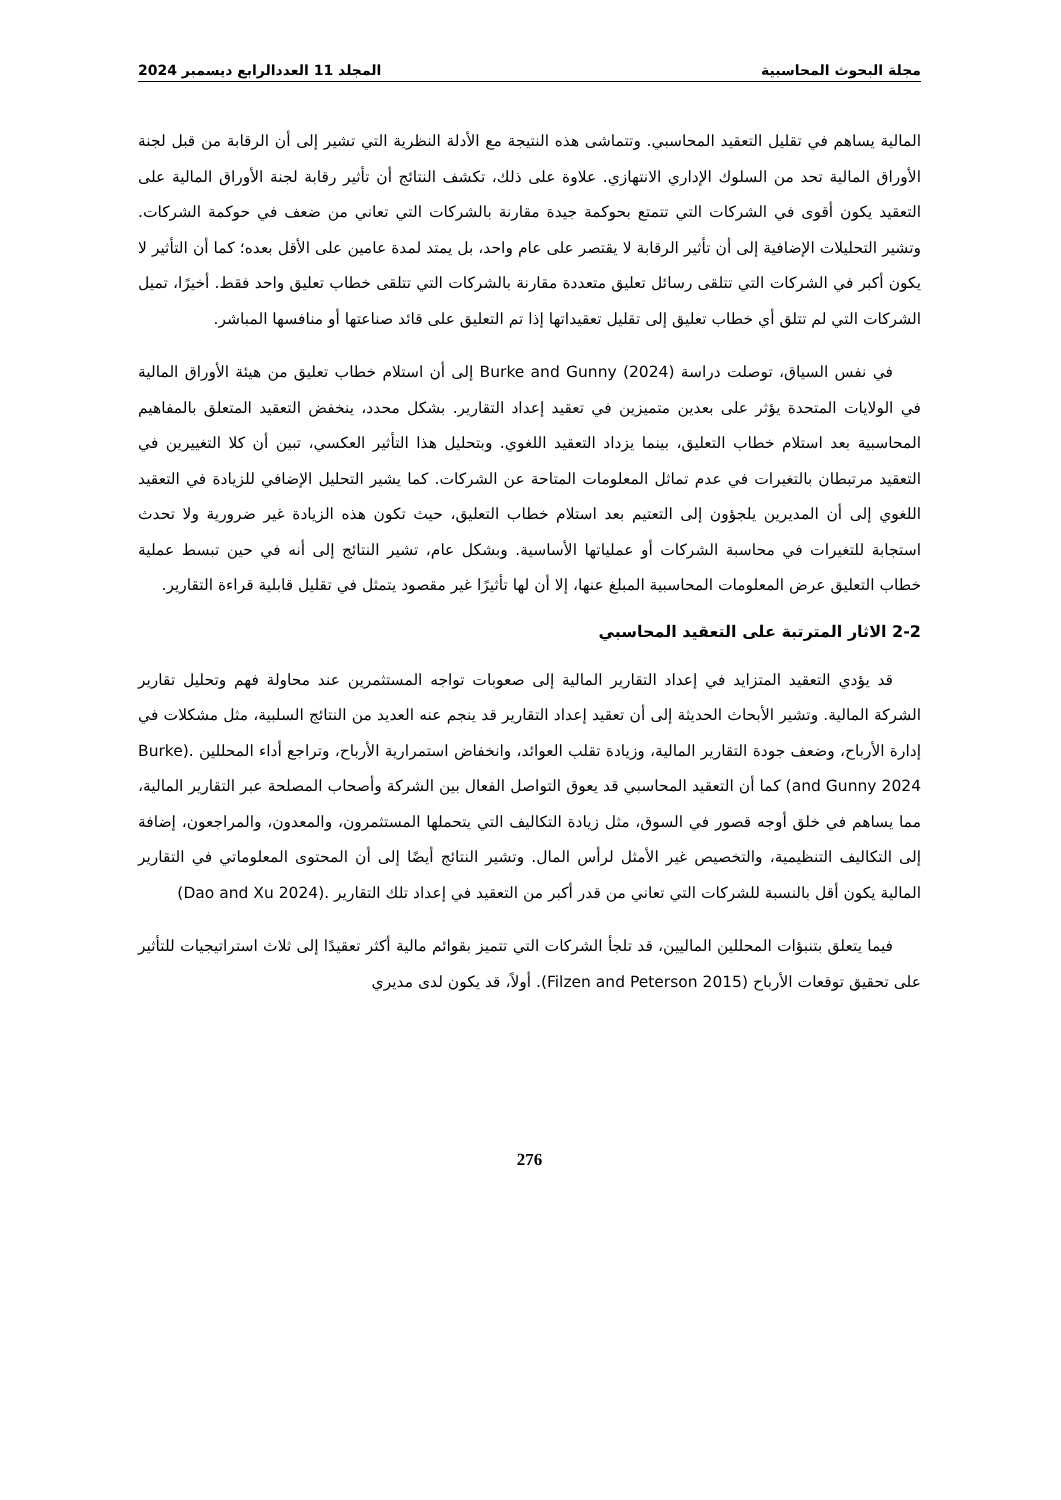مجلة البحوث المحاسبية المجلد 11 العددالرابع ديسمبر 2024
المالية يساهم في تقليل التعقيد المحاسبي. وتتماشى هذه النتيجة مع الأدلة النظرية التي تشير إلى أن الرقابة من قبل لجنة الأوراق المالية تحد من السلوك الإداري الانتهازي. علاوة على ذلك، تكشف النتائج أن تأثير رقابة لجنة الأوراق المالية على التعقيد يكون أقوى في الشركات التي تتمتع بحوكمة جيدة مقارنة بالشركات التي تعاني من ضعف في حوكمة الشركات. وتشير التحليلات الإضافية إلى أن تأثير الرقابة لا يقتصر على عام واحد، بل يمتد لمدة عامين على الأقل بعده؛ كما أن التأثير لا يكون أكبر في الشركات التي تتلقى رسائل تعليق متعددة مقارنة بالشركات التي تتلقى خطاب تعليق واحد فقط. أخيرًا، تميل الشركات التي لم تتلق أي خطاب تعليق إلى تقليل تعقيداتها إذا تم التعليق على قائد صناعتها أو منافسها المباشر.
في نفس السياق، توصلت دراسة Burke and Gunny (2024) إلى أن استلام خطاب تعليق من هيئة الأوراق المالية في الولايات المتحدة يؤثر على بعدين متميزين في تعقيد إعداد التقارير. بشكل محدد، ينخفض التعقيد المتعلق بالمفاهيم المحاسبية بعد استلام خطاب التعليق، بينما يزداد التعقيد اللغوي. وبتحليل هذا التأثير العكسي، تبين أن كلا التغييرين في التعقيد مرتبطان بالتغيرات في عدم تماثل المعلومات المتاحة عن الشركات. كما يشير التحليل الإضافي للزيادة في التعقيد اللغوي إلى أن المديرين يلجؤون إلى التعتيم بعد استلام خطاب التعليق، حيث تكون هذه الزيادة غير ضرورية ولا تحدث استجابة للتغيرات في محاسبة الشركات أو عملياتها الأساسية. وبشكل عام، تشير النتائج إلى أنه في حين تبسط عملية خطاب التعليق عرض المعلومات المحاسبية المبلغ عنها، إلا أن لها تأثيرًا غير مقصود يتمثل في تقليل قابلية قراءة التقارير.
2-2 الاثار المترتبة على التعقيد المحاسبي
قد يؤدي التعقيد المتزايد في إعداد التقارير المالية إلى صعوبات تواجه المستثمرين عند محاولة فهم وتحليل تقارير الشركة المالية. وتشير الأبحاث الحديثة إلى أن تعقيد إعداد التقارير قد ينجم عنه العديد من النتائج السلبية، مثل مشكلات في إدارة الأرباح، وضعف جودة التقارير المالية، وزيادة تقلب العوائد، وانخفاض استمرارية الأرباح، وتراجع أداء المحللين .(Burke and Gunny 2024) كما أن التعقيد المحاسبي قد يعوق التواصل الفعال بين الشركة وأصحاب المصلحة عبر التقارير المالية، مما يساهم في خلق أوجه قصور في السوق، مثل زيادة التكاليف التي يتحملها المستثمرون، والمعدون، والمراجعون، إضافة إلى التكاليف التنظيمية، والتخصيص غير الأمثل لرأس المال. وتشير النتائج أيضًا إلى أن المحتوى المعلوماتي في التقارير المالية يكون أقل بالنسبة للشركات التي تعاني من قدر أكبر من التعقيد في إعداد تلك التقارير .(Dao and Xu 2024)
فيما يتعلق بتنبؤات المحللين الماليين، قد تلجأ الشركات التي تتميز بقوائم مالية أكثر تعقيدًا إلى ثلاث استراتيجيات للتأثير على تحقيق توقعات الأرباح (Filzen and Peterson 2015). أولاً، قد يكون لدى مديري
276